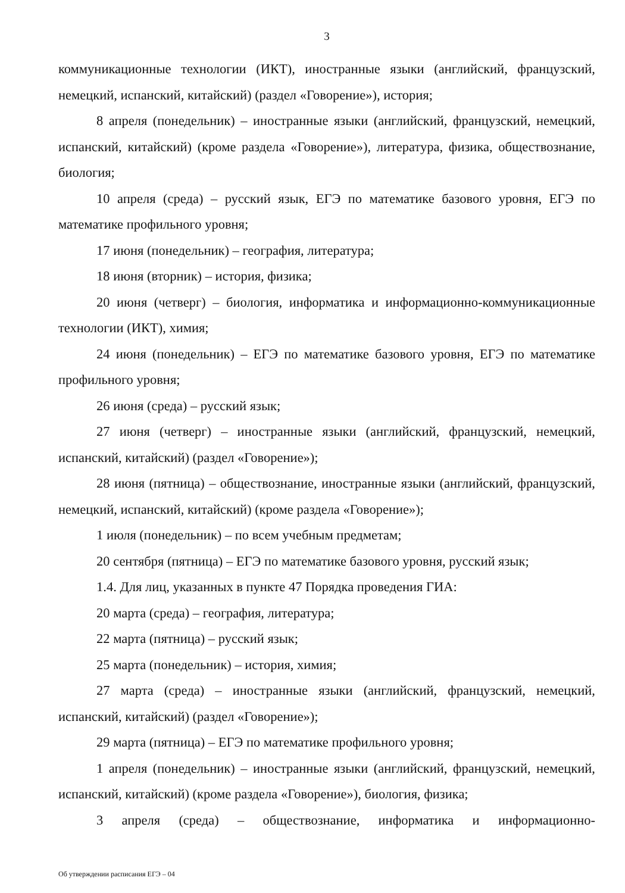3
коммуникационные технологии (ИКТ), иностранные языки (английский, французский, немецкий, испанский, китайский) (раздел «Говорение»), история;
8 апреля (понедельник) – иностранные языки (английский, французский, немецкий, испанский, китайский) (кроме раздела «Говорение»), литература, физика, обществознание, биология;
10 апреля (среда) – русский язык, ЕГЭ по математике базового уровня, ЕГЭ по математике профильного уровня;
17 июня (понедельник) – география, литература;
18 июня (вторник) – история, физика;
20 июня (четверг) – биология, информатика и информационно-коммуникационные технологии (ИКТ), химия;
24 июня (понедельник) – ЕГЭ по математике базового уровня, ЕГЭ по математике профильного уровня;
26 июня (среда) – русский язык;
27 июня (четверг) – иностранные языки (английский, французский, немецкий, испанский, китайский) (раздел «Говорение»);
28 июня (пятница) – обществознание, иностранные языки (английский, французский, немецкий, испанский, китайский) (кроме раздела «Говорение»);
1 июля (понедельник) – по всем учебным предметам;
20 сентября (пятница) – ЕГЭ по математике базового уровня, русский язык;
1.4. Для лиц, указанных в пункте 47 Порядка проведения ГИА:
20 марта (среда) – география, литература;
22 марта (пятница) – русский язык;
25 марта (понедельник) – история, химия;
27 марта (среда) – иностранные языки (английский, французский, немецкий, испанский, китайский) (раздел «Говорение»);
29 марта (пятница) – ЕГЭ по математике профильного уровня;
1 апреля (понедельник) – иностранные языки (английский, французский, немецкий, испанский, китайский) (кроме раздела «Говорение»), биология, физика;
3 апреля (среда) – обществознание, информатика и информационно-
Об утверждении расписания ЕГЭ – 04